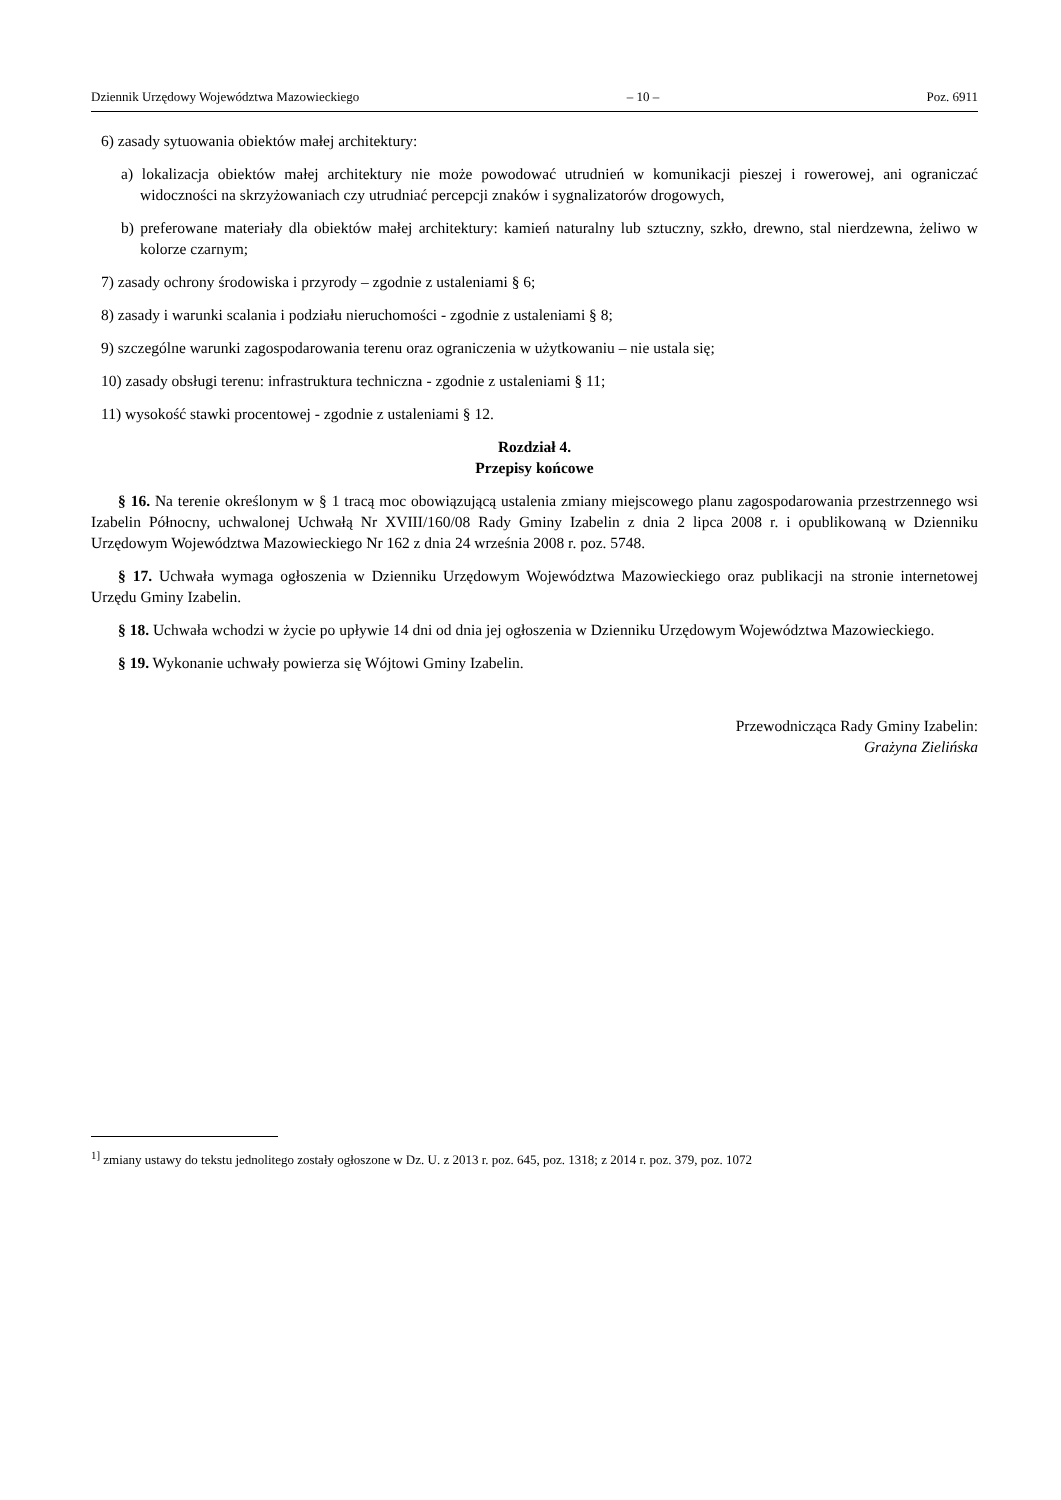Dziennik Urzędowy Województwa Mazowieckiego – 10 – Poz. 6911
6) zasady sytuowania obiektów małej architektury:
a) lokalizacja obiektów małej architektury nie może powodować utrudnień w komunikacji pieszej i rowerowej, ani ograniczać widoczności na skrzyżowaniach czy utrudniać percepcji znaków i sygnalizatorów drogowych,
b) preferowane materiały dla obiektów małej architektury: kamień naturalny lub sztuczny, szkło, drewno, stal nierdzewna, żeliwo w kolorze czarnym;
7) zasady ochrony środowiska i przyrody – zgodnie z ustaleniami § 6;
8) zasady i warunki scalania i podziału nieruchomości - zgodnie z ustaleniami § 8;
9) szczególne warunki zagospodarowania terenu oraz ograniczenia w użytkowaniu – nie ustala się;
10) zasady obsługi terenu: infrastruktura techniczna - zgodnie z ustaleniami § 11;
11) wysokość stawki procentowej - zgodnie z ustaleniami § 12.
Rozdział 4.
Przepisy końcowe
§ 16. Na terenie określonym w § 1 tracą moc obowiązującą ustalenia zmiany miejscowego planu zagospodarowania przestrzennego wsi Izabelin Północny, uchwalonej Uchwałą Nr XVIII/160/08 Rady Gminy Izabelin z dnia 2 lipca 2008 r. i opublikowaną w Dzienniku Urzędowym Województwa Mazowieckiego Nr 162 z dnia 24 września 2008 r. poz. 5748.
§ 17. Uchwała wymaga ogłoszenia w Dzienniku Urzędowym Województwa Mazowieckiego oraz publikacji na stronie internetowej Urzędu Gminy Izabelin.
§ 18. Uchwała wchodzi w życie po upływie 14 dni od dnia jej ogłoszenia w Dzienniku Urzędowym Województwa Mazowieckiego.
§ 19. Wykonanie uchwały powierza się Wójtowi Gminy Izabelin.
Przewodnicząca Rady Gminy Izabelin:
Grażyna Zielińska
<sup>1]</sup> zmiany ustawy do tekstu jednolitego zostały ogłoszone w Dz. U. z 2013 r. poz. 645, poz. 1318; z 2014 r. poz. 379, poz. 1072